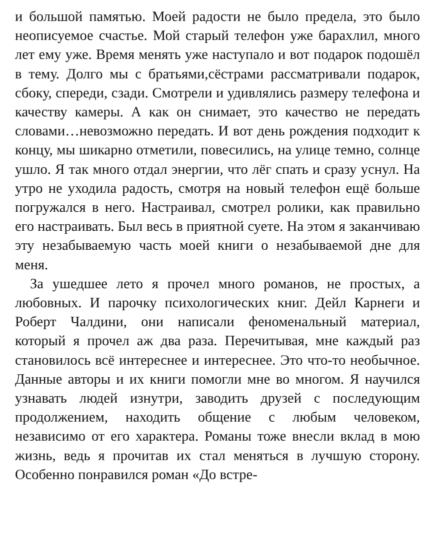и большой памятью. Моей радости не было предела, это было неописуемое счастье. Мой старый телефон уже барахлил, много лет ему уже. Время менять уже наступало и вот подарок подошёл в тему. Долго мы с братьями,сёстрами рассматривали подарок, сбоку, спереди, сзади. Смотрели и удивлялись размеру телефона и качеству камеры. А как он снимает, это качество не передать словами…невозможно передать. И вот день рождения подходит к концу, мы шикарно отметили, повесились, на улице темно, солнце ушло. Я так много отдал энергии, что лёг спать и сразу уснул. На утро не уходила радость, смотря на новый телефон ещё больше погружался в него. Настраивал, смотрел ролики, как правильно его настраивать. Был весь в приятной суете. На этом я заканчиваю эту незабываемую часть моей книги о незабываемой дне для меня.
За ушедшее лето я прочел много романов, не простых, а любовных. И парочку психологических книг. Дейл Карнеги и Роберт Чалдини, они написали феноменальный материал, который я прочел аж два раза. Перечитывая, мне каждый раз становилось всё интереснее и интереснее. Это что-то необычное. Данные авторы и их книги помогли мне во многом. Я научился узнавать людей изнутри, заводить друзей с последующим продолжением, находить общение с любым человеком, независимо от его характера. Романы тоже внесли вклад в мою жизнь, ведь я прочитав их стал меняться в лучшую сторону. Особенно понравился роман «До встре-